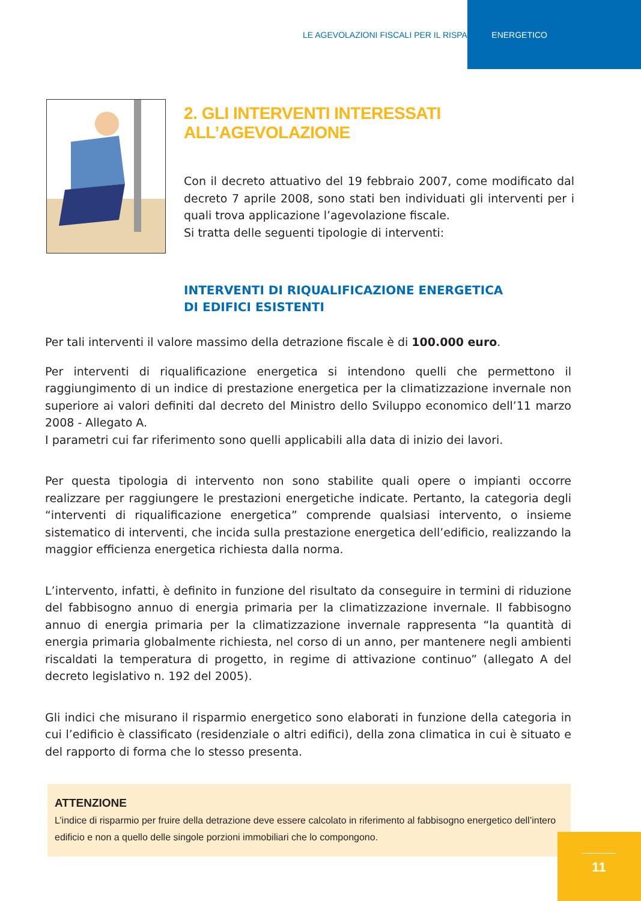LE AGEVOLAZIONI FISCALI PER IL RISPARMIO ENERGETICO
2. GLI INTERVENTI INTERESSATI ALL’AGEVOLAZIONE
Con il decreto attuativo del 19 febbraio 2007, come modificato dal decreto 7 aprile 2008, sono stati ben individuati gli interventi per i quali trova applicazione l’agevolazione fiscale.
Si tratta delle seguenti tipologie di interventi:
INTERVENTI DI RIQUALIFICAZIONE ENERGETICA
DI EDIFICI ESISTENTI
Per tali interventi il valore massimo della detrazione fiscale è di 100.000 euro.
Per interventi di riqualificazione energetica si intendono quelli che permettono il raggiungimento di un indice di prestazione energetica per la climatizzazione invernale non superiore ai valori definiti dal decreto del Ministro dello Sviluppo economico dell’11 marzo 2008 - Allegato A.
I parametri cui far riferimento sono quelli applicabili alla data di inizio dei lavori.
Per questa tipologia di intervento non sono stabilite quali opere o impianti occorre realizzare per raggiungere le prestazioni energetiche indicate. Pertanto, la categoria degli “interventi di riqualificazione energetica” comprende qualsiasi intervento, o insieme sistematico di interventi, che incida sulla prestazione energetica dell’edificio, realizzando la maggior efficienza energetica richiesta dalla norma.
L’intervento, infatti, è definito in funzione del risultato da conseguire in termini di riduzione del fabbisogno annuo di energia primaria per la climatizzazione invernale. Il fabbisogno annuo di energia primaria per la climatizzazione invernale rappresenta “la quantità di energia primaria globalmente richiesta, nel corso di un anno, per mantenere negli ambienti riscaldati la temperatura di progetto, in regime di attivazione continuo” (allegato A del decreto legislativo n. 192 del 2005).
Gli indici che misurano il risparmio energetico sono elaborati in funzione della categoria in cui l’edificio è classificato (residenziale o altri edifici), della zona climatica in cui è situato e del rapporto di forma che lo stesso presenta.
ATTENZIONE
L’indice di risparmio per fruire della detrazione deve essere calcolato in riferimento al fabbisogno energetico dell’intero edificio e non a quello delle singole porzioni immobiliari che lo compongono.
11